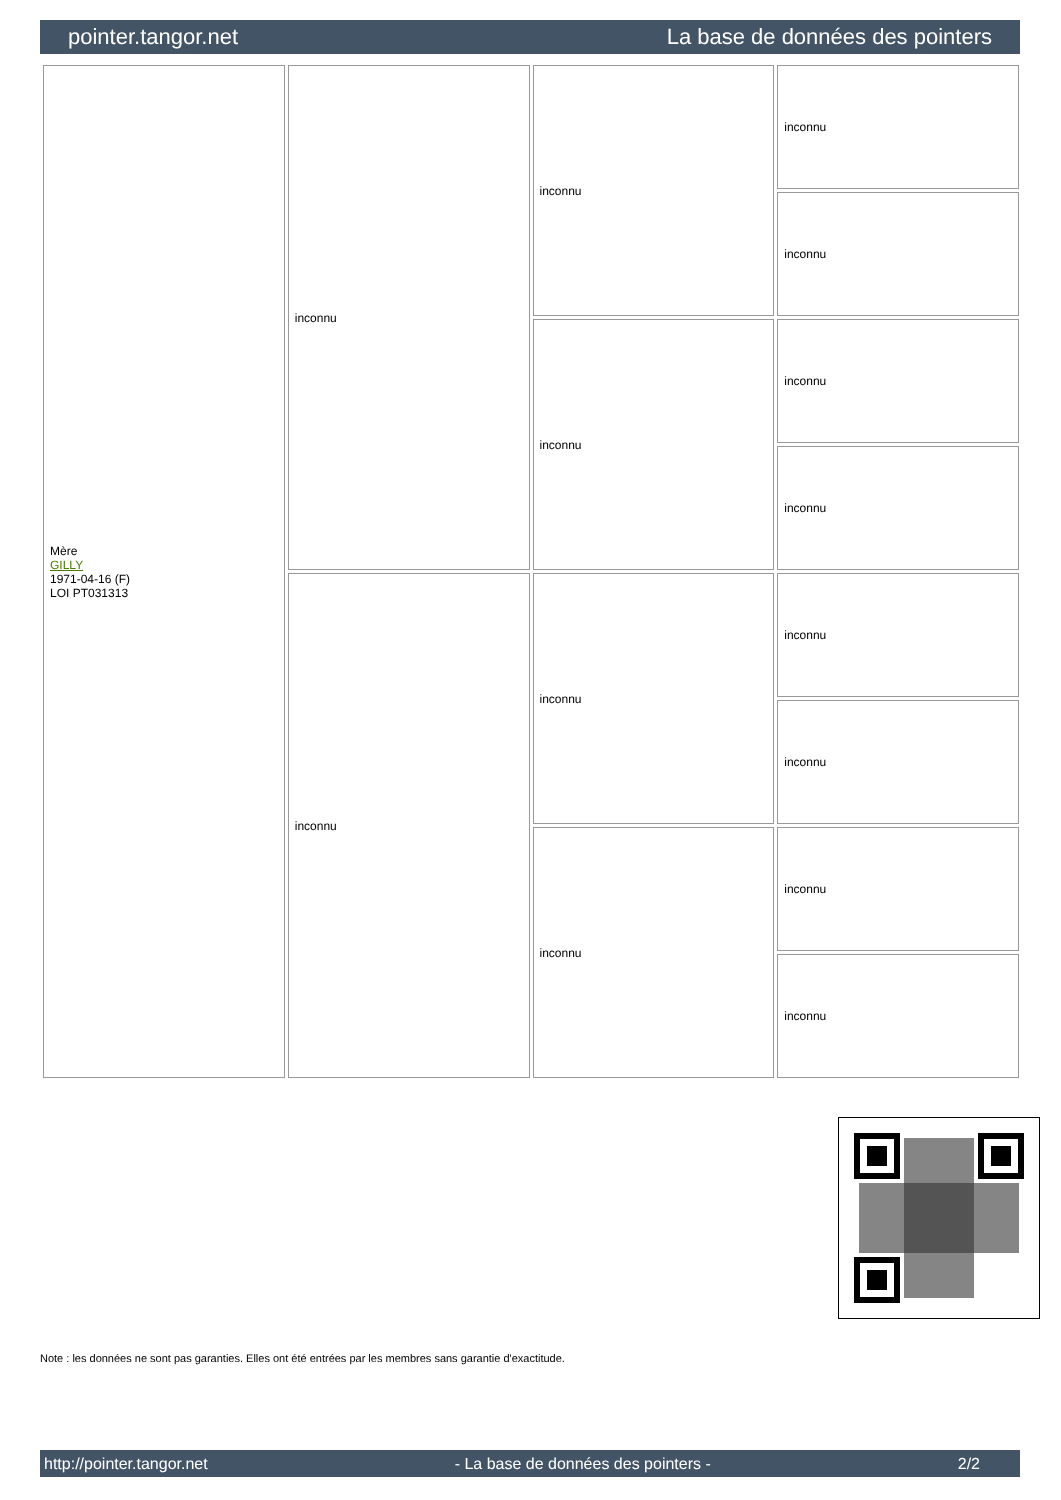pointer.tangor.net La base de données des pointers
| Mère GILLY 1971-04-16 (F) LOI PT031313 | inconnu | inconnu | inconnu |
| | | | inconnu |
| | | inconnu | inconnu |
| | | | inconnu |
| | inconnu | inconnu | inconnu |
| | | | inconnu |
| | | inconnu | inconnu |
| | | | inconnu |
Note : les données ne sont pas garanties. Elles ont été entrées par les membres sans garantie d'exactitude.
http://pointer.tangor.net - La base de données des pointers - 2/2